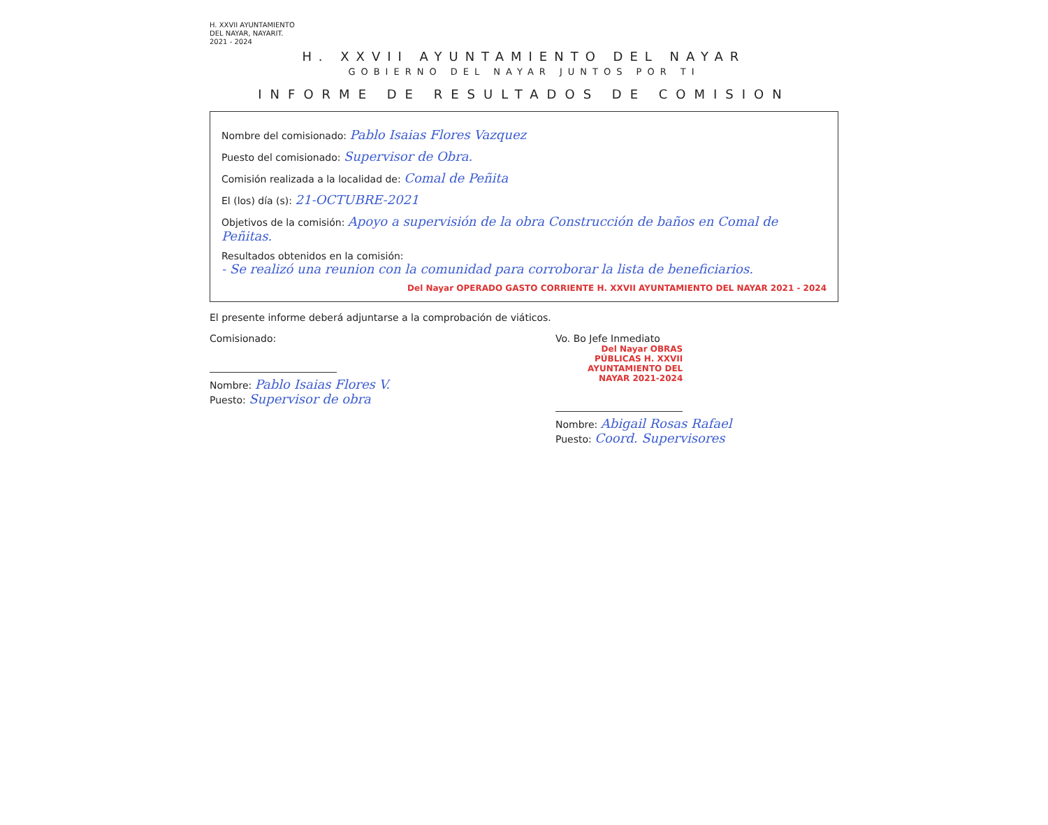H. XXVII AYUNTAMIENTO
DEL NAYAR, NAYARIT.
2021 - 2024
H. XXVII AYUNTAMIENTO DEL NAYAR
GOBIERNO DEL NAYAR JUNTOS POR TI
INFORME DE RESULTADOS DE COMISION
Nombre del comisionado: Pablo Isaias Flores Vazquez
Puesto del comisionado: Supervisor de Obra.
Comisión realizada a la localidad de: Comal de Peñita
El (los) día (s): 21-OCTUBRE-2021
Objetivos de la comisión: Apoyo a supervisión de la obra Construcción de baños en Comal de Peñitas.
Resultados obtenidos en la comisión:
- Se realizó una reunion con la comunidad para corroborar la lista de beneficiarios.
Del Nayar OPERADO GASTO CORRIENTE H. XXVII AYUNTAMIENTO DEL NAYAR 2021 - 2024
El presente informe deberá adjuntarse a la comprobación de viáticos.
Comisionado:
Nombre: Pablo Isaias Flores V.
Puesto: Supervisor de obra
Vo. Bo Jefe Inmediato
Del Nayar OBRAS PÚBLICAS H. XXVII AYUNTAMIENTO DEL NAYAR 2021-2024
Nombre: Abigail Rosas Rafael
Puesto: Coord. Supervisores